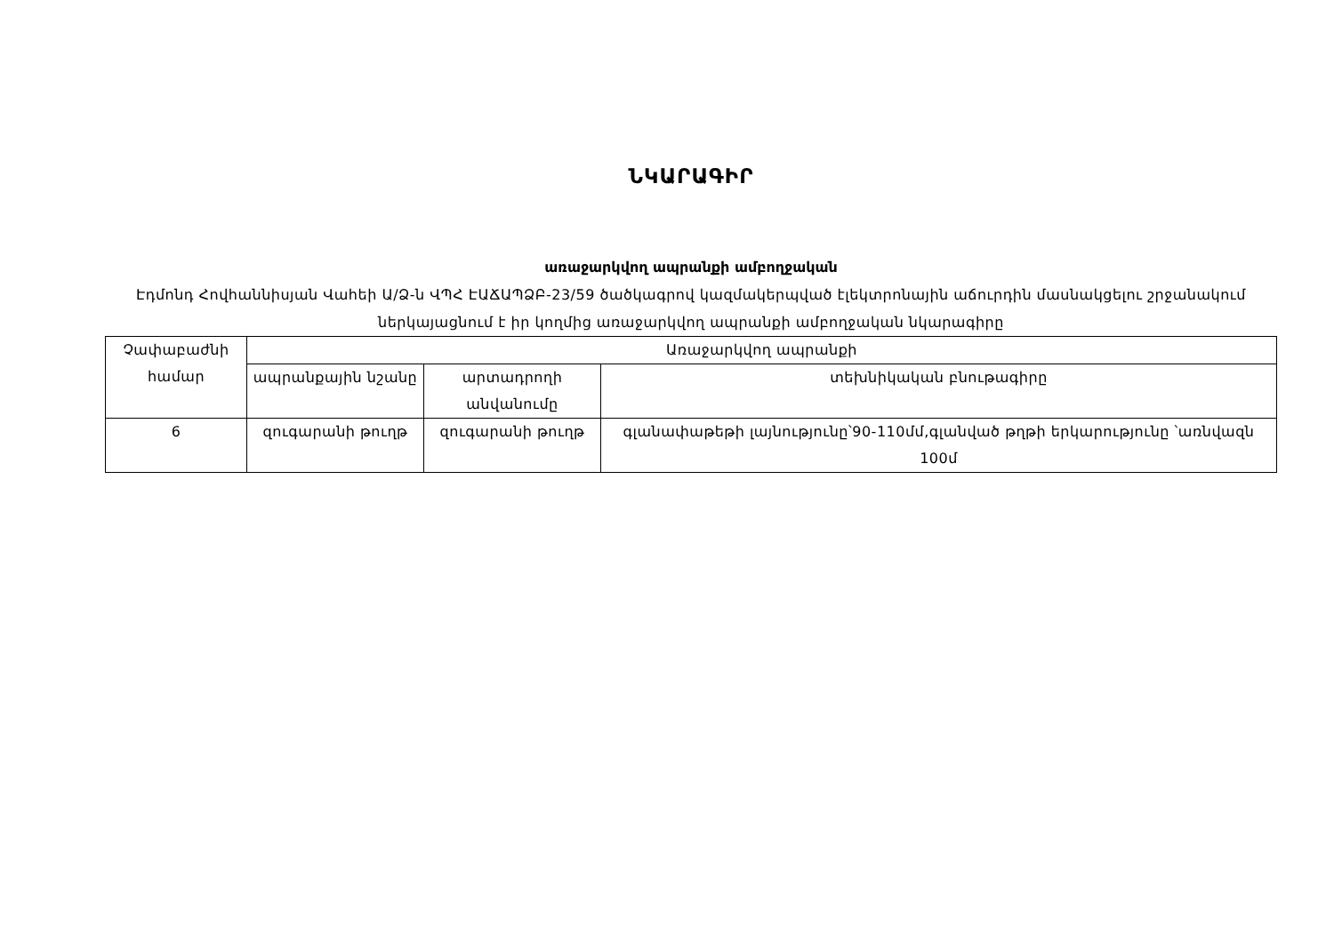ՆԿԱՐԱԳԻՐ
առաջարկվող ապրանքի ամբողջական
Էդմոնդ Հովհաննիսյան Վահեի Ա/Ձ-ն ՎՊՀ ԷԱՃԱՊՁԲ-23/59 ծածկագրով կազմակերպված էլեկտրոնային աճուրդին մասնակցելու շրջանակում ներկայացնում է իր կողմից առաջարկվող ապրանքի ամբողջական նկարագիրը
| Չափաբաժնի համար | Առաջարկվող ապրանքի | | |
| --- | --- | --- | --- |
| | ապրանքային նշանը | արտադրողի անվանումը | տեխնիկական բնութագիրը |
| 6 | զուգարանի թուղթ | զուգարանի թուղթ | գլանափաթեթի լայնությունը՝90-110մմ,գլանված թղթի երկարությունը ՝առնվազն 100մ |